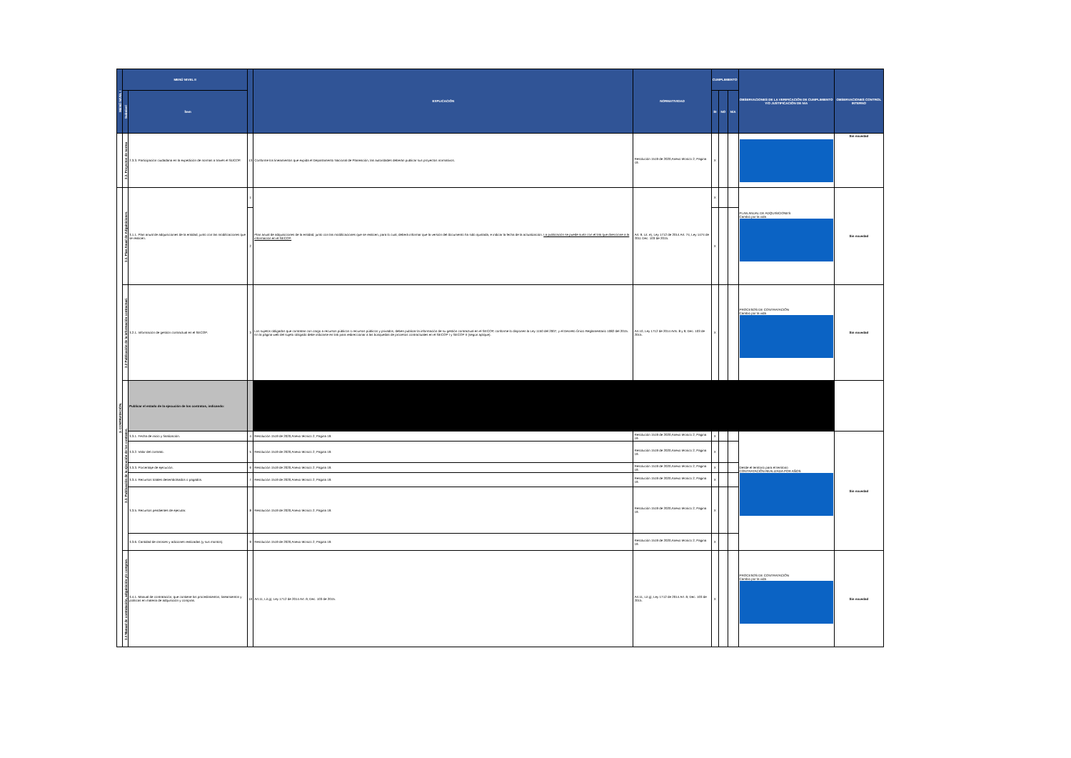| MENÚ NIVEL I | MENÚ NIVEL II | | | EXPLICACIÓN | NORMATIVIDAD | CUMPLIMIENTO | | | OBSERVACIONES DE LA VERIFICACIÓN DE CUMPLIMIENTO Y/O JUSTIFICACIÓN DE N/A | OBSERVACIONES CONTROL INTERNO |
| --- | --- | --- | --- | --- | --- | --- | --- | --- | --- | --- |
| | Subnivel | Ítem | | | | SI | NO | N/A | | |
| | 2.3. Proyectos de norma | 2.3.3. Participación ciudadana en la expedición de normas a través el SUCOP. | 13 | Conforme los lineamientos que expida el Departamento Nacional de Planeación, las autoridades deberán publicar sus proyectos normativos. | Resolución 1519 de 2020,Anexo técnico 2, Pagina 19. | X | | | | Sin novedad |
| 3. CONTRATACIÓN. | 3.1. Plan Anual de Adquisiciones. | 3.1.1. Plan anual de adquisiciones de la entidad, junto con las modificaciones que se realicen. | 1 | Plan anual de adquisiciones de la entidad, junto con las modificaciones que se realicen, para lo cual, deberá informar que la versión del documento ha sido ajustada, e indicar la fecha de la actualización. La publicación se puede surtir con el link que direccione a la información en el SECOP. | Art. 9, Lit. e), Ley 1712 de 2014 Art. 74, Ley 1474 de 2011 Dec. 103 de 2015. | X | | | PLAN ANUAL DE ADQUISICIONES Cambio por la vida | Sin novedad |
| | | | 2 | | | X | | | | |
| | 3.2 Publicación de la información contractual. | 3.2.1. Información de gestión contractual en el SECOP. | 3 | Los sujetos obligados que contratan con cargo a recursos públicos o recursos públicos y privados, deben publicar la información de su gestión contractual en el SECOP, conforme lo disponen la Ley 1150 del 2007, y el Decreto Único Reglamentario 1082 del 2015. En la página web del sujeto obligado debe indicarse en link para redireccionar a las búsquedas de procesos contractuales en el SECOP I y SECOP II (según aplique). | Art.10, Ley 1712 de 2014 Arts. 8 y 9, Dec. 103 de 2015. | X | | | PROCESOS DE CONTRATACIÓN Cambio por la vida | Sin novedad |
| | 3.3. Publicación de la ejecución de los contratos. | Publicar el estado de la ejecución de los contratos, indicando: | | | | | | | | |
| | | 3.3.1. Fecha de inicio y finalización. | 4 | Resolución 1519 de 2020,Anexo técnico 2, Pagina 19. | Resolución 1519 de 2020,Anexo técnico 2, Pagina 19. | X | | | Desde el territorio para el territorio CONTRATACIÓN REALIZADA POR AÑOS | Sin novedad |
| | | 3.3.2. Valor del contrato. | 5 | Resolución 1519 de 2020,Anexo técnico 2, Pagina 19. | Resolución 1519 de 2020,Anexo técnico 2, Pagina 19. | X | | | | |
| | | 3.3.3. Porcentaje de ejecución. | 6 | Resolución 1519 de 2020,Anexo técnico 2, Pagina 19. | Resolución 1519 de 2020,Anexo técnico 2, Pagina 19. | X | | | | |
| | | 3.3.4. Recursos totales desembolsados o pagados. | 7 | Resolución 1519 de 2020,Anexo técnico 2, Pagina 19. | Resolución 1519 de 2020,Anexo técnico 2, Pagina 19. | X | | | | |
| | | 3.3.5. Recursos pendientes de ejecutar. | 8 | Resolución 1519 de 2020,Anexo técnico 2, Pagina 19. | Resolución 1519 de 2020,Anexo técnico 2, Pagina 19. | X | | | | |
| | | 3.3.6. Cantidad de otrosíes y adiciones realizadas (y sus montos). | 9 | Resolución 1519 de 2020,Anexo técnico 2, Pagina 19. | Resolución 1519 de 2020,Anexo técnico 2, Pagina 19. | X | | | | |
| | 3.4 Manual de contratación, adquisición y/o compras. | 3.4.1. Manual de contratación, que contiene los procedimientos, lineamientos y políticas en materia de adquisición y compras. | 10 | Art.11, Lit g), Ley 1712 de 2014 Art .9, Dec. 103 de 2015. | Art.11, Lit g), Ley 1712 de 2014 Art .9, Dec. 103 de 2015. | X | | | PROCESOS DE CONTRATACIÓN Cambio por la vida | Sin novedad |